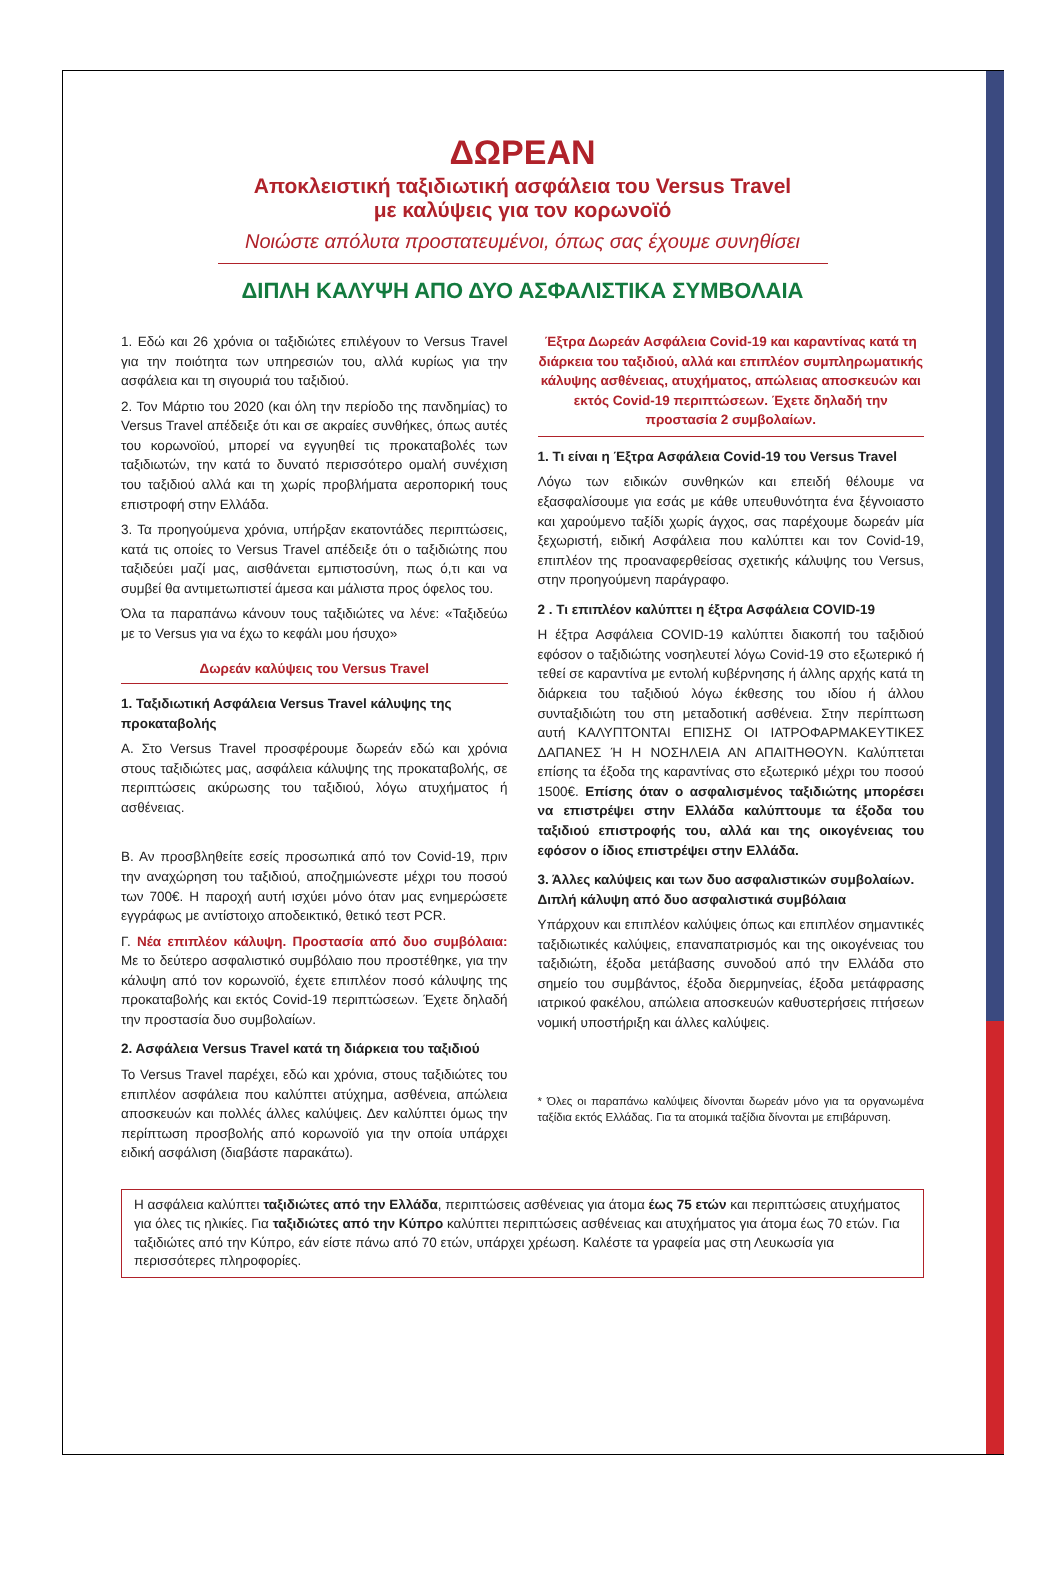ΔΩΡΕΑΝ
Αποκλειστική ταξιδιωτική ασφάλεια του Versus Travel
με καλύψεις για τον κορωνοϊό
Νοιώστε απόλυτα προστατευμένοι, όπως σας έχουμε συνηθίσει
ΔΙΠΛΗ ΚΑΛΥΨΗ ΑΠΟ ΔΥΟ ΑΣΦΑΛΙΣΤΙΚΑ ΣΥΜΒΟΛΑΙΑ
1. Εδώ και 26 χρόνια οι ταξιδιώτες επιλέγουν το Versus Travel για την ποιότητα των υπηρεσιών του, αλλά κυρίως για την ασφάλεια και τη σιγουριά του ταξιδιού.
2. Τον Μάρτιο του 2020 (και όλη την περίοδο της πανδημίας) το Versus Travel απέδειξε ότι και σε ακραίες συνθήκες, όπως αυτές του κορωνοϊού, μπορεί να εγγυηθεί τις προκαταβολές των ταξιδιωτών, την κατά το δυνατό περισσότερο ομαλή συνέχιση του ταξιδιού αλλά και τη χωρίς προβλήματα αεροπορική τους επιστροφή στην Ελλάδα.
3. Τα προηγούμενα χρόνια, υπήρξαν εκατοντάδες περιπτώσεις, κατά τις οποίες το Versus Travel απέδειξε ότι ο ταξιδιώτης που ταξιδεύει μαζί μας, αισθάνεται εμπιστοσύνη, πως ό,τι και να συμβεί θα αντιμετωπιστεί άμεσα και μάλιστα προς όφελος του.
Όλα τα παραπάνω κάνουν τους ταξιδιώτες να λένε: «Ταξιδεύω με το Versus για να έχω το κεφάλι μου ήσυχο»
Δωρεάν καλύψεις του Versus Travel
1. Ταξιδιωτική Ασφάλεια Versus Travel κάλυψης της προκαταβολής
Α. Στο Versus Travel προσφέρουμε δωρεάν εδώ και χρόνια στους ταξιδιώτες μας, ασφάλεια κάλυψης της προκαταβολής, σε περιπτώσεις ακύρωσης του ταξιδιού, λόγω ατυχήματος ή ασθένειας.
Β. Αν προσβληθείτε εσείς προσωπικά από τον Covid-19, πριν την αναχώρηση του ταξιδιού, αποζημιώνεστε μέχρι του ποσού των 700€. Η παροχή αυτή ισχύει μόνο όταν μας ενημερώσετε εγγράφως με αντίστοιχο αποδεικτικό, θετικό τεστ PCR.
Γ. Νέα επιπλέον κάλυψη. Προστασία από δυο συμβόλαια: Με το δεύτερο ασφαλιστικό συμβόλαιο που προστέθηκε, για την κάλυψη από τον κορωνοϊό, έχετε επιπλέον ποσό κάλυψης της προκαταβολής και εκτός Covid-19 περιπτώσεων. Έχετε δηλαδή την προστασία δυο συμβολαίων.
2. Ασφάλεια Versus Travel κατά τη διάρκεια του ταξιδιού
Το Versus Travel παρέχει, εδώ και χρόνια, στους ταξιδιώτες του επιπλέον ασφάλεια που καλύπτει ατύχημα, ασθένεια, απώλεια αποσκευών και πολλές άλλες καλύψεις. Δεν καλύπτει όμως την περίπτωση προσβολής από κορωνοϊό για την οποία υπάρχει ειδική ασφάλιση (διαβάστε παρακάτω).
Έξτρα Δωρεάν Ασφάλεια Covid-19 και καραντίνας κατά τη διάρκεια του ταξιδιού, αλλά και επιπλέον συμπληρωματικής κάλυψης ασθένειας, ατυχήματος, απώλειας αποσκευών και εκτός Covid-19 περιπτώσεων. Έχετε δηλαδή την προστασία 2 συμβολαίων.
1. Τι είναι η Έξτρα Ασφάλεια Covid-19 του Versus Travel
Λόγω των ειδικών συνθηκών και επειδή θέλουμε να εξασφαλίσουμε για εσάς με κάθε υπευθυνότητα ένα ξέγνοιαστο και χαρούμενο ταξίδι χωρίς άγχος, σας παρέχουμε δωρεάν μία ξεχωριστή, ειδική Ασφάλεια που καλύπτει και τον Covid-19, επιπλέον της προαναφερθείσας σχετικής κάλυψης του Versus, στην προηγούμενη παράγραφο.
2 . Τι επιπλέον καλύπτει η έξτρα Ασφάλεια COVID-19
Η έξτρα Ασφάλεια COVID-19 καλύπτει διακοπή του ταξιδιού εφόσον ο ταξιδιώτης νοσηλευτεί λόγω Covid-19 στο εξωτερικό ή τεθεί σε καραντίνα με εντολή κυβέρνησης ή άλλης αρχής κατά τη διάρκεια του ταξιδιού λόγω έκθεσης του ιδίου ή άλλου συνταξιδιώτη του στη μεταδοτική ασθένεια. Στην περίπτωση αυτή ΚΑΛΥΠΤΟΝΤΑΙ ΕΠΙΣΗΣ ΟΙ ΙΑΤΡΟΦΑΡΜΑΚΕΥΤΙΚΕΣ ΔΑΠΑΝΕΣ Ή Η ΝΟΣΗΛΕΙΑ ΑΝ ΑΠΑΙΤΗΘΟΥΝ. Καλύπτεται επίσης τα έξοδα της καραντίνας στο εξωτερικό μέχρι του ποσού 1500€. Επίσης όταν ο ασφαλισμένος ταξιδιώτης μπορέσει να επιστρέψει στην Ελλάδα καλύπτουμε τα έξοδα του ταξιδιού επιστροφής του, αλλά και της οικογένειας του εφόσον ο ίδιος επιστρέψει στην Ελλάδα.
3. Άλλες καλύψεις και των δυο ασφαλιστικών συμβολαίων. Διπλή κάλυψη από δυο ασφαλιστικά συμβόλαια
Υπάρχουν και επιπλέον καλύψεις όπως και επιπλέον σημαντικές ταξιδιωτικές καλύψεις, επαναπατρισμός και της οικογένειας του ταξιδιώτη, έξοδα μετάβασης συνοδού από την Ελλάδα στο σημείο του συμβάντος, έξοδα διερμηνείας, έξοδα μετάφρασης ιατρικού φακέλου, απώλεια αποσκευών καθυστερήσεις πτήσεων νομική υποστήριξη και άλλες καλύψεις.
* Όλες οι παραπάνω καλύψεις δίνονται δωρεάν μόνο για τα οργανωμένα ταξίδια εκτός Ελλάδας. Για τα ατομικά ταξίδια δίνονται με επιβάρυνση.
Η ασφάλεια καλύπτει ταξιδιώτες από την Ελλάδα, περιπτώσεις ασθένειας για άτομα έως 75 ετών και περιπτώσεις ατυχήματος για όλες τις ηλικίες. Για ταξιδιώτες από την Κύπρο καλύπτει περιπτώσεις ασθένειας και ατυχήματος για άτομα έως 70 ετών. Για ταξιδιώτες από την Κύπρο, εάν είστε πάνω από 70 ετών, υπάρχει χρέωση. Καλέστε τα γραφεία μας στη Λευκωσία για περισσότερες πληροφορίες.